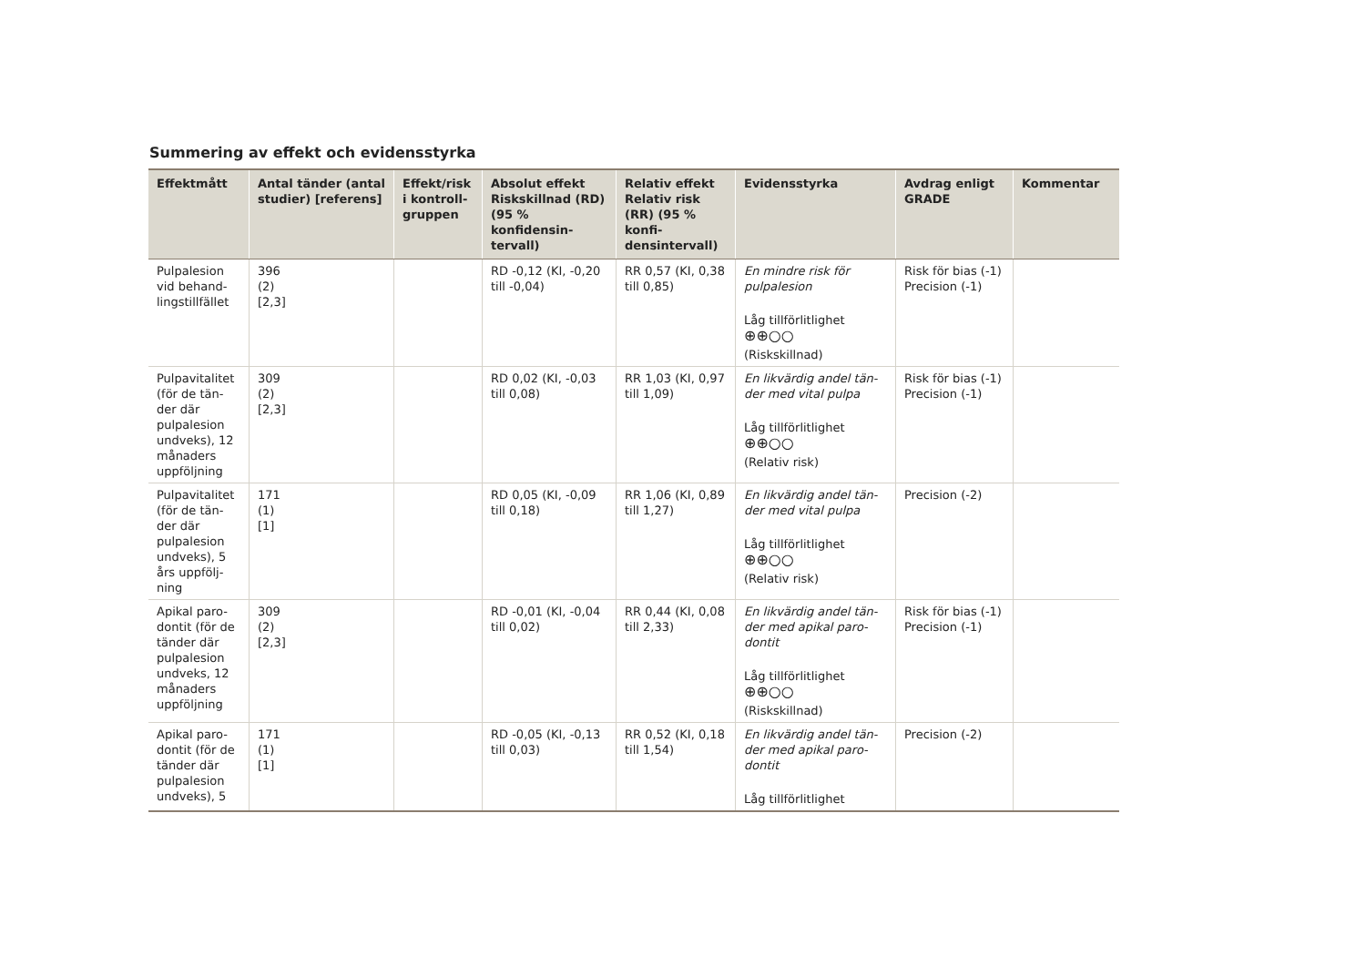Summering av effekt och evidensstyrka
| Effektmått | Antal tänder (antal studier) [referens] | Effekt/risk i kontroll-gruppen | Absolut effekt Riskskillnad (RD) (95 % konfidensin-tervall) | Relativ effekt Relativ risk (RR) (95 % konfi-densintervall) | Evidensstyrka | Avdrag enligt GRADE | Kommentar |
| --- | --- | --- | --- | --- | --- | --- | --- |
| Pulpalesion vid behand-lingstillfället | 396 (2) [2,3] | | RD -0,12 (KI, -0,20 till -0,04) | RR 0,57 (KI, 0,38 till 0,85) | En mindre risk för pulpalesion Låg tillförlitlighet ⊕⊕○○ (Riskskillnad) | Risk för bias (-1) Precision (-1) | |
| Pulpavitalitet (för de tän-der där pulpalesion undveks), 12 månaders uppföljning | 309 (2) [2,3] | | RD 0,02 (KI, -0,03 till 0,08) | RR 1,03 (KI, 0,97 till 1,09) | En likvärdig andel tän-der med vital pulpa Låg tillförlitlighet ⊕⊕○○ (Relativ risk) | Risk för bias (-1) Precision (-1) | |
| Pulpavitalitet (för de tän-der där pulpalesion undveks), 5 års uppfölj-ning | 171 (1) [1] | | RD 0,05 (KI, -0,09 till 0,18) | RR 1,06 (KI, 0,89 till 1,27) | En likvärdig andel tän-der med vital pulpa Låg tillförlitlighet ⊕⊕○○ (Relativ risk) | Precision (-2) | |
| Apikal paro-dontit (för de tänder där pulpalesion undveks, 12 månaders uppföljning | 309 (2) [2,3] | | RD -0,01 (KI, -0,04 till 0,02) | RR 0,44 (KI, 0,08 till 2,33) | En likvärdig andel tän-der med apikal paro-dontit Låg tillförlitlighet ⊕⊕○○ (Riskskillnad) | Risk för bias (-1) Precision (-1) | |
| Apikal paro-dontit (för de tänder där pulpalesion undveks), 5 | 171 (1) [1] | | RD -0,05 (KI, -0,13 till 0,03) | RR 0,52 (KI, 0,18 till 1,54) | En likvärdig andel tän-der med apikal paro-dontit Låg tillförlitlighet | Precision (-2) | |